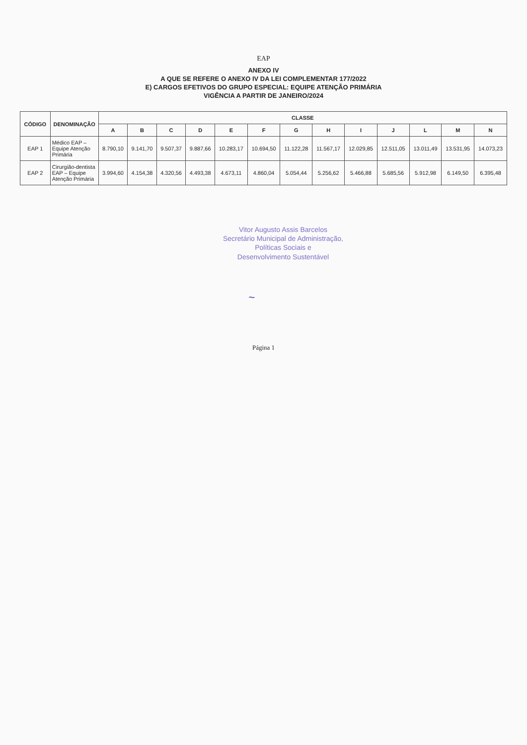EAP
ANEXO IV
A QUE SE REFERE O ANEXO IV DA LEI COMPLEMENTAR 177/2022
E) CARGOS EFETIVOS DO GRUPO ESPECIAL: EQUIPE ATENÇÃO PRIMÁRIA
VIGÊNCIA A PARTIR DE JANEIRO/2024
| CÓDIGO | DENOMINAÇÃO | CLASSE | | | | | | | | | | | | |
| --- | --- | --- | --- | --- | --- | --- | --- | --- | --- | --- | --- | --- | --- | --- |
| | | A | B | C | D | E | F | G | H | I | J | L | M | N |
| EAP 1 | Médico EAP – Equipe Atenção Primária | 8.790,10 | 9.141,70 | 9.507,37 | 9.887,66 | 10.283,17 | 10.694,50 | 11.122,28 | 11.567,17 | 12.029,85 | 12.511,05 | 13.011,49 | 13.531,95 | 14.073,23 |
| EAP 2 | Cirurgião-dentista EAP – Equipe Atenção Primária | 3.994,60 | 4.154,38 | 4.320,56 | 4.493,38 | 4.673,11 | 4.860,04 | 5.054,44 | 5.256,62 | 5.466,88 | 5.685,56 | 5.912,98 | 6.149,50 | 6.395,48 |
Vitor Augusto Assis Barcelos
Secretário Municipal de Administração,
Políticas Sociais e
Desenvolvimento Sustentável
~
Página 1